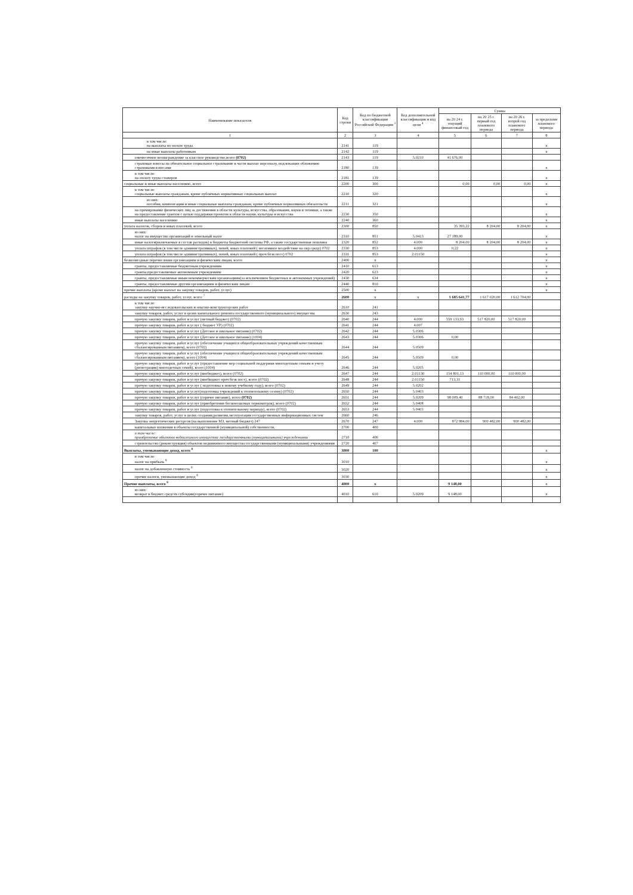| Наименование показателя | Код строки | Код по бюджетной классификации Российской Федерации <sup>3</sup> | Код дополнительной классификации и код цели <sup>4</sup> | Сумма | | | |
| --- | --- | --- | --- | --- | --- | --- | --- |
| | | | | на 20 24 г. текущий финансовый год | на 20 25 г. первый год планового периода | на 20 26 г. второй год планового периода | за пределами планового периода |
| 1 | 2 | 3 | 4 | 5 | 6 | 7 | 8 |
| в том числе: на выплаты по оплате труда | 2141 | 119 | | | | | x |
| на иные выплаты работникам | 2142 | 119 | | | | | x |
| ежемесячное вознаграждение за классное руководство,всего (0702) | 2143 | 119 | 5.0210 | 41 676,00 | | | |
| страховые взносы на обязательное социальное страхование в части выплат персоналу, подлежащих обложению страховыми взносами | 2180 | 139 | | | | | x |
| в том числе: на оплату труда стажеров | 2181 | 139 | | | | | x |
| социальные и иные выплаты населению, всего | 2200 | 300 | | 0,00 | 0,00 | 0,00 | x |
| в том числе: социальные выплаты гражданам, кроме публичных нормативных социальных выплат | 2210 | 320 | | | | | x |
| из них: пособия, компенсации и иные социальные выплаты гражданам, кроме публичных нормативных обязательств | 2211 | 321 | | | | | x |
| на премирование физических лиц за достижения в области культуры, искусства, образования, науки и техники, а также на предоставление грантов с целью поддержки проектов в области науки, культуры и искусства | 2230 | 350 | | | | | x |
| иные выплаты населению | 2240 | 360 | | | | | x |
| уплата налогов, сборов и иных платежей, всего | 2300 | 850 | | 35 393,22 | 8 204,00 | 8 204,00 | x |
| из них: налог на имущество организаций и земельный налог | 2310 | 851 | 5.0413 | 27 189,00 | | | x |
| иные налоги(включаемые в состав расходов) в бюджеты бюджетной системы РФ, а также государственная пошлина | 2320 | 852 | 4.000 | 8 204,00 | 8 204,00 | 8 204,00 | x |
| уплата штрафов (в том числе административных), пеней, иных платежей ( негативное воздействие на окр.среду) 0702 | 2330 | 853 | 4.000 | 0,22 | | | x |
| уплата штрафов (в том числе административных), пеней, иных платежей ( проч безв пост) 0702 | 2331 | 853 | 2.01150 | | | | x |
| безвозмездные перечисления организациям и физическим лицам, всего | 2400 | x | | | | | x |
| гранты, предоставляемые бюджетным учреждениям | 2410 | 613 | | | | | x |
| гранты,предоставляемые автономным учреждениям | 2420 | 623 | | | | | x |
| гранты, предоставляемые иным некоммерческим организациям(за исключением бюджетных и автономных учреждений) | 2430 | 634 | | | | | x |
| гранты, предоставляемые другим организациям и физическим лицам | 2440 | 810 | | | | | x |
| прочие выплаты (кроме выплат на закупку товаров, работ, услуг) | 2500 | x | | | | | x |
| расходы на закупку товаров, работ, услуг, всего <sup>7</sup> | 2600 | x | x | 1 685 641,77 | 1 617 020,00 | 1 612 704,00 | |
| в том числе: закупку научно-исследовательских и опытно-конструкторских работ | 2610 | 241 | | | | | |
| закупку товаров, работ, услуг в целях капитального ремонта государственного (муниципального) имущества | 2630 | 243 | | | | | |
| прочую закупку товаров, работ и услуг (метный бюджет) (0702) | 2640 | 244 | 4.000 | 559 133,93 | 517 820,00 | 517 820,00 | |
| прочую закупку товаров, работ и услуг ( бюджет УР) (0702) | 2641 | 244 | 4.007 | | | | |
| прочую закупку товаров, работ и услуг (Детское и школьное питание) (0702) | 2642 | 244 | 5.0306 | | | | |
| прочую закупку товаров, работ и услуг (Детское и школьное питание) (1004) | 2643 | 244 | 5.0306 | 0,00 | | | |
| прочую закупку товаров, работ и услуг (обеспечение учащихся общеобразовательных учреждений качественным сбалансированным питанием), всего (0702) | 2644 | 244 | 5.0509 | | | | |
| прочую закупку товаров, работ и услуг (обеспечение учащихся общеобразовательных учреждений качественным сбалансированным питанием), всего (1004) | 2645 | 244 | 5.0509 | 0,00 | | | |
| прочую закупку товаров, работ и услуг (предоставление мер социальной поддержки многодетным семьям и учету (регистрации) многодетных семей), всего (1004) | 2646 | 244 | 5.0205 | | | | |
| прочую закупку товаров, работ и услуг (внебюджет), всего (0702) | 2647 | 244 | 2.01130 | 154 801,13 | 110 000,00 | 110 000,00 | |
| прочую закупку товаров, работ и услуг (внебюджет проч безв пост), всего (0702) | 2648 | 244 | 2.01150 | 713,31 | | | |
| прочую закупку товаров, работ и услуг ( подготовка к новому учебному году), всего (0702) | 2649 | 244 | 5.0202 | | | | |
| прочую закупку товаров, работ и услуг(подготовка учреждений к отопительному сезону) (0702) | 2650 | 244 | 5.0403 | | | | |
| прочую закупку товаров, работ и услуг (горячее питание), всего (0702) | 2651 | 244 | 5.0209 | 98 009,40 | 88 718,00 | 84 402,00 | |
| прочую закупку товаров, работ и услуг (приобретение бесконтактных термометров), всего (0702) | 2652 | 244 | 5.0408 | | | | |
| прочую закупку товаров, работ и услуг (подготовка к отопительному периоду), всего (0702) | 2653 | 244 | 5.0403 | | | | |
| закупку товаров, работ, услуг в целях создания,развития,эксплуатации государственных информационных систем | 2660 | 246 | | | | | |
| Закупка энергетических ресурсов (на выполнение МЗ, метный бюджет) 247 | 2670 | 247 | 4.000 | 872 984,00 | 900 482,00 | 900 482,00 | |
| капитальные вложения в объекты государственной (муниципальной) собственности, | 2700 | 400 | | | | | |
| в том числе: приобретение объектов недвижимого имущества государственными (муниципальными) учреждениями | 2710 | 406 | | | | | |
| строительство (реконструкция) объектов недвижимого имущества государственными (муниципальными) учреждениями | 2720 | 407 | | | | | |
| Выплаты, уменьшающие доход, всего <sup>8</sup> | 3000 | 100 | | | | | x |
| в том числе: налог на прибыль <sup>8</sup> | 3010 | | | | | | x |
| налог на добавленную стоимость <sup>8</sup> | 3020 | | | | | | x |
| прочие налоги, уменьшающие доход <sup>8</sup> | 3030 | | | | | | x |
| Прочие выплаты, всего <sup>9</sup> | 4000 | x | | 9 148,00 | | | x |
| из них: возврат в бюджет средств субсидии(горячее питание) | 4010 | 610 | 5.0209 | 9 148,00 | | | x |